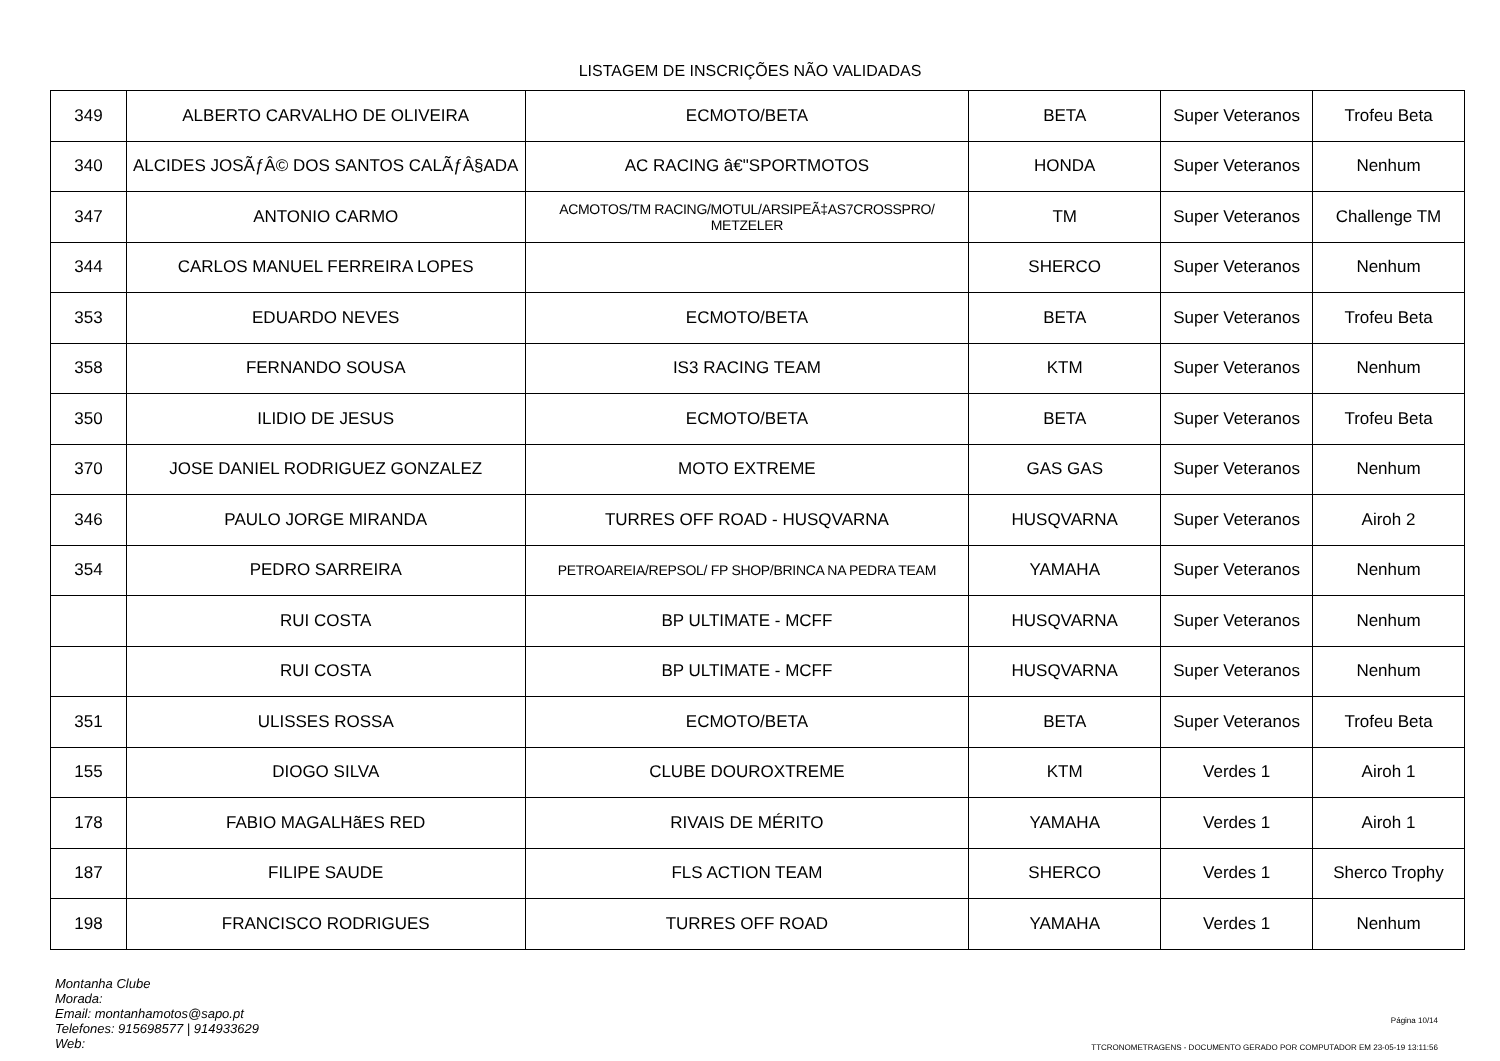LISTAGEM DE INSCRIÇÕES NÃO VALIDADAS
| 349 | ALBERTO CARVALHO DE OLIVEIRA | ECMOTO/BETA | BETA | Super Veteranos | Trofeu Beta |
| 340 | ALCIDES JOSÃƒÂ© DOS SANTOS CALÃƒÂ§ADA | AC RACING â€"SPORTMOTOS | HONDA | Super Veteranos | Nenhum |
| 347 | ANTONIO CARMO | ACMOTOS/TM RACING/MOTUL/ARSIPEÃ‡AS7CROSSPRO/ METZELER | TM | Super Veteranos | Challenge TM |
| 344 | CARLOS MANUEL FERREIRA LOPES | | SHERCO | Super Veteranos | Nenhum |
| 353 | EDUARDO NEVES | ECMOTO/BETA | BETA | Super Veteranos | Trofeu Beta |
| 358 | FERNANDO SOUSA | IS3 RACING TEAM | KTM | Super Veteranos | Nenhum |
| 350 | ILIDIO DE JESUS | ECMOTO/BETA | BETA | Super Veteranos | Trofeu Beta |
| 370 | JOSE DANIEL RODRIGUEZ GONZALEZ | MOTO EXTREME | GAS GAS | Super Veteranos | Nenhum |
| 346 | PAULO JORGE MIRANDA | TURRES OFF ROAD - HUSQVARNA | HUSQVARNA | Super Veteranos | Airoh 2 |
| 354 | PEDRO SARREIRA | PETROAREIA/REPSOL/ FP SHOP/BRINCA NA PEDRA TEAM | YAMAHA | Super Veteranos | Nenhum |
| | RUI COSTA | BP ULTIMATE - MCFF | HUSQVARNA | Super Veteranos | Nenhum |
| | RUI COSTA | BP ULTIMATE - MCFF | HUSQVARNA | Super Veteranos | Nenhum |
| 351 | ULISSES ROSSA | ECMOTO/BETA | BETA | Super Veteranos | Trofeu Beta |
| 155 | DIOGO SILVA | CLUBE DOUROXTREME | KTM | Verdes 1 | Airoh 1 |
| 178 | FABIO MAGALHãES RED | RIVAIS DE MÉRITO | YAMAHA | Verdes 1 | Airoh 1 |
| 187 | FILIPE SAUDE | FLS ACTION TEAM | SHERCO | Verdes 1 | Sherco Trophy |
| 198 | FRANCISCO RODRIGUES | TURRES OFF ROAD | YAMAHA | Verdes 1 | Nenhum |
Montanha Clube
Morada:
Email: montanhamotos@sapo.pt
Telefones: 915698577 | 914933629
Web:
Página 10/14
TTCRONOMETRAGENS - DOCUMENTO GERADO POR COMPUTADOR EM 23-05-19 13:11:56